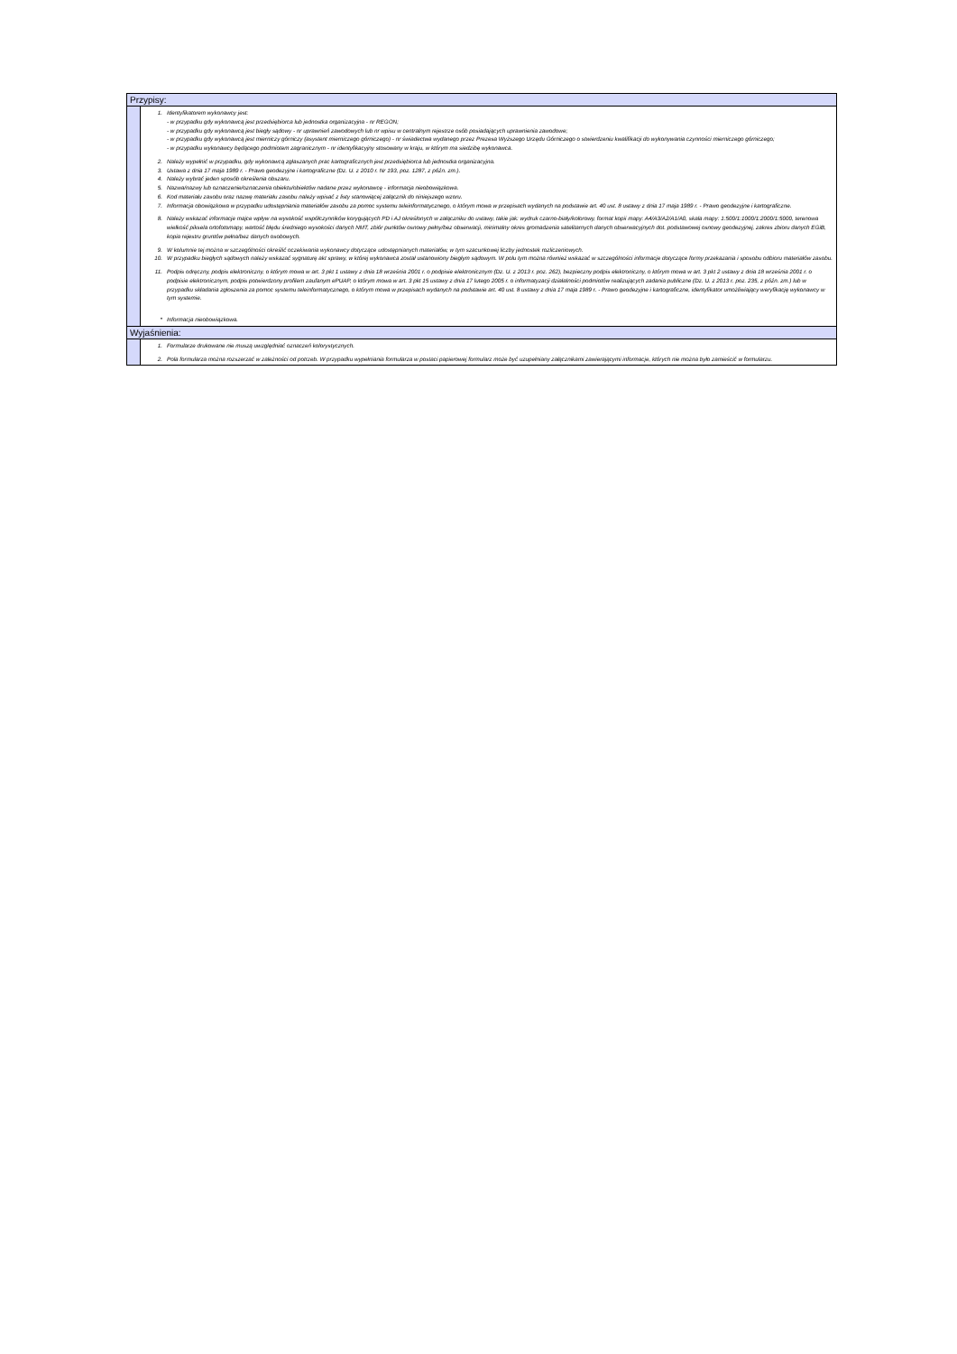| Przypisy: | |
| --- | --- |
| | 1. Identyfikatorem wykonawcy jest: - w przypadku gdy wykonawcą jest przedsiębiorca lub jednostka organizacyjna - nr REGON; - w przypadku gdy wykonawcą jest biegły sądowy - nr uprawnień zawodowych lub nr wpisu w centralnym rejestrze osób posiadających uprawnienia zawodowe; - w przypadku gdy wykonawcą jest mierniczy górniczy (asystent mierniczego górniczego) - nr świadectwa wydanego przez Prezesa Wyższego Urzędu Górniczego o stwierdzeniu kwalifikacji do wykonywania czynności mierniczego górniczego; - w przypadku wykonawcy będącego podmiotem zagranicznym - nr identyfikacyjny stosowany w kraju, w którym ma siedzibę wykonawca. 2. Należy wypełnić w przypadku, gdy wykonawcą zgłaszanych prac kartograficznych jest przedsiębiorca lub jednostka organizacyjna. 3. Ustawa z dnia 17 maja 1989 r. - Prawo geodezyjne i kartograficzne (Dz. U. z 2010 r. Nr 193, poz. 1287, z późn. zm.). 4. Należy wybrać jeden sposób określenia obszaru. 5. Nazwa/nazwy lub oznaczenie/oznaczenia obiektu/obiektów nadane przez wykonawcę - informacja nieobowiązkowa. 6. Kod materiału zasobu oraz nazwę materiału zasobu należy wpisać z listy stanowiącej załącznik do niniejszego wzoru. 7. Informacja obowiązkowa w przypadku udostępniania materiałów zasobu za pomoc systemu teleinformatycznego, o którym mowa w przepisach wydanych na podstawie art. 40 ust. 8 ustawy z dnia 17 maja 1989 r. - Prawo geodezyjne i kartograficzne. 8. Należy wskazać informacje majce wpływ na wysokość współczynników korygujących PD i AJ określonych w załączniku do ustawy, takie jak: wydruk czarno-biały/kolorowy, format kopii mapy: A4/A3/A2/A1/A0, skala mapy: 1:500/1:1000/1:2000/1:5000, terenowa wielkość piksela ortofotomapy, wartość błędu średniego wysokości danych NMT, zbiór punktów osnowy pełny/bez obserwacji, minimalny okres gromadzenia satelitarnych danych obserwacyjnych dot. podstawowej osnowy geodezyjnej, zakres zbioru danych EGiB, kopia rejestru gruntów pełna/bez danych osobowych. 9. W kolumnie tej można w szczególności określić oczekiwania wykonawcy dotyczące udostępnianych materiałów, w tym szacunkowej liczby jednostek rozliczeniowych. 10. W przypadku biegłych sądowych należy wskazać sygnaturę akt sprawy, w której wykonawca został ustanowiony biegłym sądowym. W polu tym można również wskazać w szczególności informacje dotyczące formy przekazania i sposobu odbioru materiałów zasobu. 11. Podpis odręczny, podpis elektroniczny, o którym mowa w art. 3 pkt 1 ustawy z dnia 18 września 2001 r. o podpisie elektronicznym (Dz. U. z 2013 r. poz. 262), bezpieczny podpis elektroniczny, o którym mowa w art. 3 pkt 2 ustawy z dnia 18 września 2001 r. o podpisie elektronicznym, podpis potwierdzony profilem zaufanym ePUAP, o którym mowa w art. 3 pkt 15 ustawy z dnia 17 lutego 2005 r. o informatyzacji działalności podmiotów realizujących zadania publiczne (Dz. U. z 2013 r. poz. 235, z późn. zm.) lub w przypadku składania zgłoszenia za pomoc systemu teleinformatycznego, o którym mowa w przepisach wydanych na podstawie art. 40 ust. 8 ustawy z dnia 17 maja 1989 r. - Prawo geodezyjne i kartograficzne, identyfikator umożliwiający weryfikację wykonawcy w tym systemie. * Informacja nieobowiązkowa. |
| Wyjaśnienia: | |
| | 1. Formularze drukowane nie muszą uwzględniać oznaczeń kolorystycznych. 2. Pola formularza można rozszerzać w zależności od potrzeb. W przypadku wypełniania formularza w postaci papierowej formularz może być uzupełniany załącznikami zawierającymi informacje, których nie można było zamieścić w formularzu. |